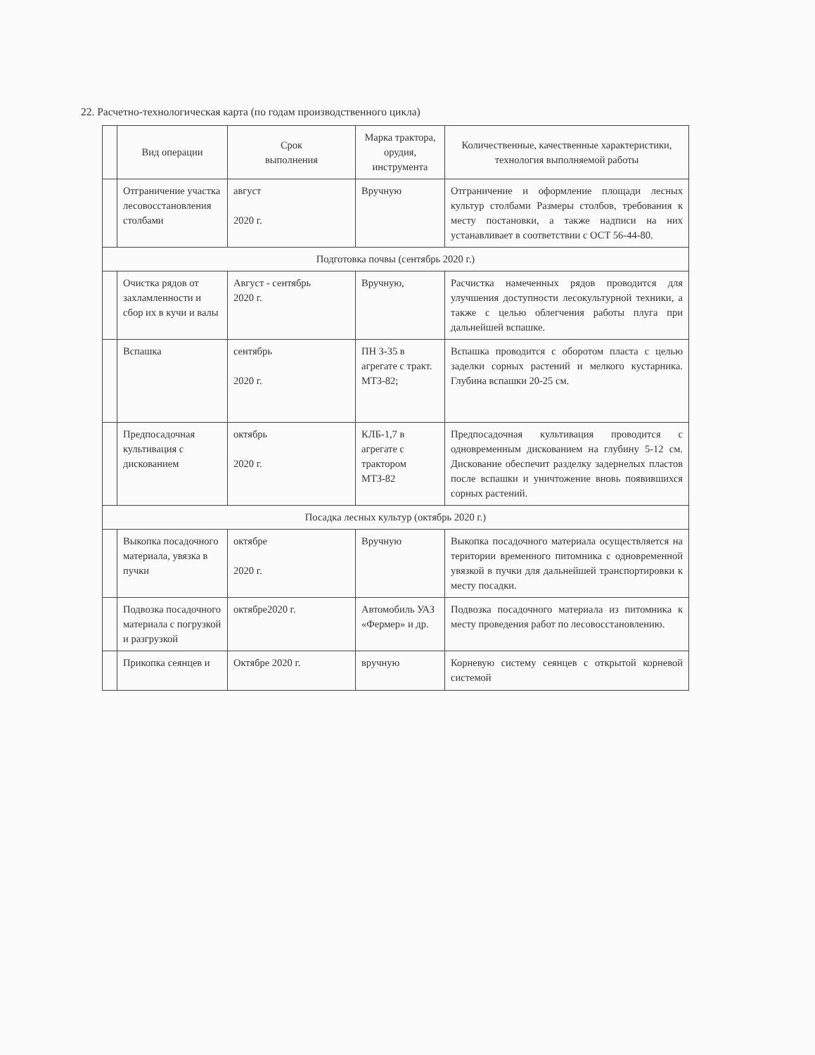22. Расчетно-технологическая карта (по годам производственного цикла)
| | Вид операции | Срок выполнения | Марка трактора, орудия, инструмента | Количественные, качественные характеристики, технология выполняемой работы |
| --- | --- | --- | --- | --- |
| | Отграничение участка лесовосстановления столбами | август 2020 г. | Вручную | Отграничение и оформление площади лесных культур столбами Размеры столбов, требования к месту постановки, а также надписи на них устанавливает в соответствии с ОСТ 56-44-80. |
| Подготовка почвы (сентябрь 2020 г.) | | | | |
| | Очистка рядов от захламленности и сбор их в кучи и валы | Август - сентябрь 2020 г. | Вручную, | Расчистка намеченных рядов проводится для улучшения доступности лесокультурной техники, а также с целью облегчения работы плуга при дальнейшей вспашке. |
| | Вспашка | сентябрь 2020 г. | ПН 3-35 в агрегате с тракт. МТЗ-82; | Вспашка проводится с оборотом пласта с целью заделки сорных растений и мелкого кустарника. Глубина вспашки 20-25 см. |
| | Предпосадочная культивация с дискованием | октябрь 2020 г. | КЛБ-1,7 в агрегате с трактором МТЗ-82 | Предпосадочная культивация проводится с одновременным дискованием на глубину 5-12 см. Дискование обеспечит разделку задернелых пластов после вспашки и уничтожение вновь появившихся сорных растений. |
| Посадка лесных культур (октябрь 2020 г.) | | | | |
| | Выкопка посадочного материала, увязка в пучки | октябре 2020 г. | Вручную | Выкопка посадочного материала осуществляется на територии временного питомника с одновременной увязкой в пучки для дальнейшей транспортировки к месту посадки. |
| | Подвозка посадочного материала с погрузкой и разгрузкой | октябре2020 г. | Автомобиль УАЗ «Фермер» и др. | Подвозка посадочного материала из питомника к месту проведения работ по лесовосстановлению. |
| | Прикопка сеянцев и | Октябре 2020 г. | вручную | Корневую систему сеянцев с открытой корневой системой |